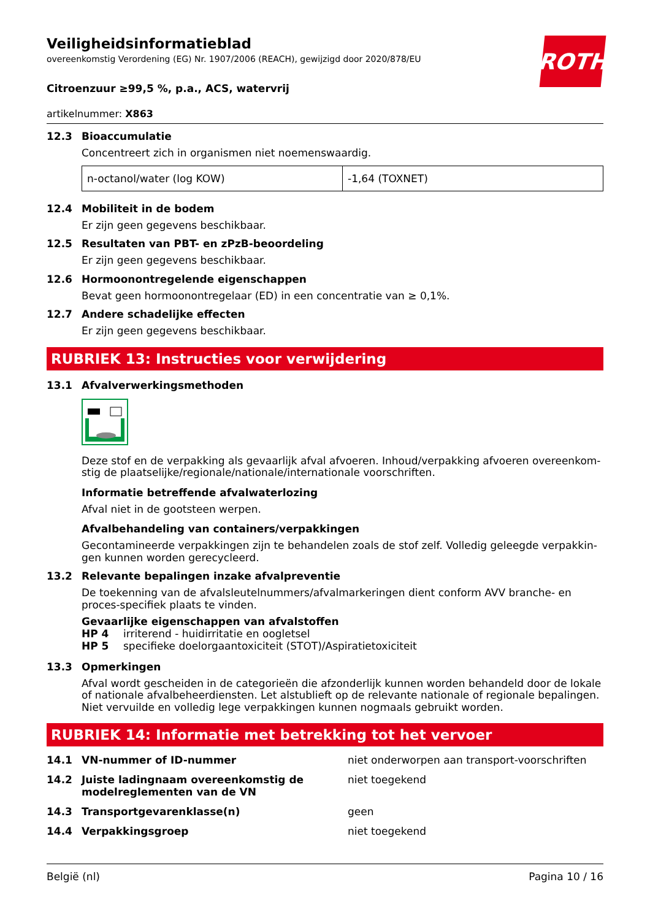ROTH
Veiligheidsinformatieblad
overeenkomstig Verordening (EG) Nr. 1907/2006 (REACH), gewijzigd door 2020/878/EU
Citroenzuur ≥99,5 %, p.a., ACS, watervrij
artikelnummer: X863
12.3 Bioaccumulatie
Concentreert zich in organismen niet noemenswaardig.
| n-octanol/water (log KOW) | -1,64 (TOXNET) |
12.4 Mobiliteit in de bodem
Er zijn geen gegevens beschikbaar.
12.5 Resultaten van PBT- en zPzB-beoordeling
Er zijn geen gegevens beschikbaar.
12.6 Hormoonontregelende eigenschappen
Bevat geen hormoonontregelaar (ED) in een concentratie van ≥ 0,1%.
12.7 Andere schadelijke effecten
Er zijn geen gegevens beschikbaar.
RUBRIEK 13: Instructies voor verwijdering
13.1 Afvalverwerkingsmethoden
Deze stof en de verpakking als gevaarlijk afval afvoeren. Inhoud/verpakking afvoeren overeenkom-stig de plaatselijke/regionale/nationale/internationale voorschriften.
Informatie betreffende afvalwaterlozing
Afval niet in de gootsteen werpen.
Afvalbehandeling van containers/verpakkingen
Gecontamineerde verpakkingen zijn te behandelen zoals de stof zelf. Volledig geleegde verpakkin-gen kunnen worden gerecycleerd.
13.2 Relevante bepalingen inzake afvalpreventie
De toekenning van de afvalsleutelnummers/afvalmarkeringen dient conform AVV branche- en proces-specifiek plaats te vinden.
Gevaarlijke eigenschappen van afvalstoffen
HP 4 irriterend - huidirritatie en oogletsel
HP 5 specifieke doelorgaantoxiciteit (STOT)/Aspiratietoxiciteit
13.3 Opmerkingen
Afval wordt gescheiden in de categorieën die afzonderlijk kunnen worden behandeld door de lokale of nationale afvalbeheerdiensten. Let alstublieft op de relevante nationale of regionale bepalingen. Niet vervuilde en volledig lege verpakkingen kunnen nogmaals gebruikt worden.
RUBRIEK 14: Informatie met betrekking tot het vervoer
14.1 VN-nummer of ID-nummer niet onderworpen aan transport-voorschriften
14.2 Juiste ladingnaam overeenkomstig de modelreglementen van de VN niet toegekend
14.3 Transportgevarenklasse(n) geen
14.4 Verpakkingsgroep niet toegekend
België (nl) Pagina 10 / 16